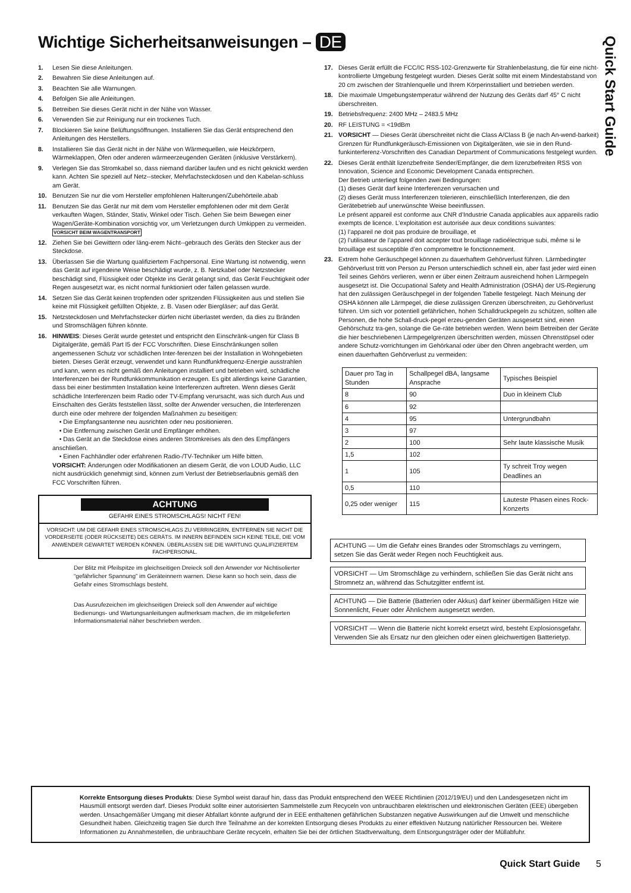Wichtige Sicherheitsanweisungen – DE
Quick Start Guide
1. Lesen Sie diese Anleitungen.
2. Bewahren Sie diese Anleitungen auf.
3. Beachten Sie alle Warnungen.
4. Befolgen Sie alle Anleitungen.
5. Betreiben Sie dieses Gerät nicht in der Nähe von Wasser.
6. Verwenden Sie zur Reinigung nur ein trockenes Tuch.
7. Blockieren Sie keine Belüftungsöffnungen. Installieren Sie das Gerät entsprechend den Anleitungen des Herstellers.
8. Installieren Sie das Gerät nicht in der Nähe von Wärmequellen, wie Heizkörpern, Wärmeklappen, Öfen oder anderen wärmeerzeugenden Geräten (inklusive Verstärkern).
9. Verlegen Sie das Stromkabel so, dass niemand darüber laufen und es nicht geknickt werden kann. Achten Sie speziell auf Netz--stecker, Mehrfachsteckdosen und den Kabelan-schluss am Gerät.
10. Benutzen Sie nur die vom Hersteller empfohlenen Halterungen/Zubehörteile.abab
11. Benutzen Sie das Gerät nur mit dem vom Hersteller empfohlenen oder mit dem Gerät verkauften Wagen, Ständer, Stativ, Winkel oder Tisch. Gehen Sie beim Bewegen einer Wagen/Geräte-Kombination vorsichtig vor, um Verletzungen durch Umkippen zu vermeiden. VORSICHT BEIM WAGENTRANSPORT
12. Ziehen Sie bei Gewittern oder läng-erem Nicht--gebrauch des Geräts den Stecker aus der Steckdose.
13. Überlassen Sie die Wartung qualifiziertem Fachpersonal. Eine Wartung ist notwendig, wenn das Gerät auf irgendeine Weise beschädigt wurde, z. B. Netzkabel oder Netzstecker beschädigt sind, Flüssigkeit oder Objekte ins Gerät gelangt sind, das Gerät Feuchtigkeit oder Regen ausgesetzt war, es nicht normal funktioniert oder fallen gelassen wurde.
14. Setzen Sie das Gerät keinen tropfenden oder spritzenden Flüssigkeiten aus und stellen Sie keine mit Flüssigkeit gefüllten Objekte, z. B. Vasen oder Biergläser; auf das Gerät.
15. Netzsteckdosen und Mehrfachstecker dürfen nicht überlastet werden, da dies zu Bränden und Stromschlägen führen könnte.
16. HINWEIS: Dieses Gerät wurde getestet und entspricht den Einschränk-ungen für Class B Digitalgeräte, gemäß Part I5 der FCC Vorschriften. Diese Einschränkungen sollen angemessenen Schutz vor schädlichen Inter-ferenzen bei der Installation in Wohngebieten bieten. Dieses Gerät erzeugt, verwendet und kann Rundfunkfrequenz-Energie ausstrahlen und kann, wenn es nicht gemäß den Anleitungen installiert und betrieben wird, schädliche Interferenzen bei der Rundfunkkommunikation erzeugen. Es gibt allerdings keine Garantien, dass bei einer bestimmten Installation keine Interferenzen auftreten. Wenn dieses Gerät schädliche Interferenzen beim Radio oder TV-Empfang verursacht, was sich durch Aus und Einschalten des Geräts feststellen lässt, sollte der Anwender versuchen, die Interferenzen durch eine oder mehrere der folgenden Maßnahmen zu beseitigen:
• Die Empfangsantenne neu ausrichten oder neu positionieren.
• Die Entfernung zwischen Gerät und Empfänger erhöhen.
• Das Gerät an die Steckdose eines anderen Stromkreises als den des Empfängers anschließen.
• Einen Fachhändler oder erfahrenen Radio-/TV-Techniker um Hilfe bitten.
VORSICHT: Änderungen oder Modifikationen an diesem Gerät, die von LOUD Audio, LLC nicht ausdrücklich genehmigt sind, können zum Verlust der Betriebserlaubnis gemäß den FCC Vorschriften führen.
ACHTUNG
GEFAHR EINES STROMSCHLAGS! NICHT FEN!
VORSICHT: UM DIE GEFAHR EINES STROMSCHLAGS ZU VERRINGERN, ENTFERNEN SIE NICHT DIE VORDERSEITE (ODER RÜCKSEITE) DES GERÄTS. IM INNERN BEFINDEN SICH KEINE TEILE, DIE VOM ANWENDER GEWARTET WERDEN KÖNNEN. ÜBERLASSEN SIE DIE WARTUNG QUALIFIZIERTEM FACHPERSONAL.
Der Blitz mit Pfeilspitze im gleichseitigen Dreieck soll den Anwender vor Nichtisolierter “gefährlicher Spannung” im Geräteinnern warnen. Diese kann so hoch sein, dass die Gefahr eines Stromschlags besteht.
Das Ausrufezeichen im gleichseitigen Dreieck soll den Anwender auf wichtige Bedienungs- und Wartungsanleitungen aufmerksam machen, die im mitgelieferten
Informationsmaterial näher beschrieben werden.
17. Dieses Gerät erfüllt die FCC/IC RSS-102-Grenzwerte für Strahlenbelastung, die für eine nicht-kontrollierte Umgebung festgelegt wurden. Dieses Gerät sollte mit einem Mindestabstand von 20 cm zwischen der Strahlenquelle und Ihrem Körperinstalliert und betrieben werden.
18. Die maximale Umgebungstemperatur während der Nutzung des Geräts darf 45° C nicht überschreiten.
19. Betriebsfrequenz: 2400 MHz – 2483.5 MHz
20. RF LEISTUNG = <19dBm
21. VORSICHT — Dieses Gerät überschreitet nicht die Class A/Class B (je nach An-wend-barkeit) Grenzen für Rundfunkgeräusch-Emissionen von Digitalgeräten, wie sie in den Rund-funkinterferenz-Vorschriften des Canadian Department of Communications festgelegt wurden.
22. Dieses Gerät enthält lizenzbefreite Sender/Empfänger, die dem lizenzbefreiten RSS von Innovation, Science and Economic Development Canada entsprechen.
Der Betrieb unterliegt folgenden zwei Bedingungen:
(1) dieses Gerät darf keine Interferenzen verursachen und
(2) dieses Gerät muss Interferenzen tolerieren, einschließlich Interferenzen, die den Gerätebetrieb auf unerwünschte Weise beeinflussen.
Le présent appareil est conforme aux CNR d’Industrie Canada applicables aux appareils radio exempts de licence. L’exploitation est autorisée aux deux conditions suivantes:
(1) l’appareil ne doit pas produire de brouillage, et
(2) l’utilisateur de l’appareil doit accepter tout brouillage radioélectrique subi, même si le brouillage est susceptible d’en compromettre le fonctionnement.
23. Extrem hohe Geräuschpegel können zu dauerhaftem Gehörverlust führen. Lärmbedingter Gehörverlust tritt von Person zu Person unterschiedlich schnell ein, aber fast jeder wird einen Teil seines Gehörs verlieren, wenn er über einen Zeitraum ausreichend hohen Lärmpegeln ausgesetzt ist. Die Occupational Safety and Health Administration (OSHA) der US-Regierung hat den zulässigen Geräuschpegel in der folgenden Tabelle festgelegt. Nach Meinung der OSHA können alle Lärmpegel, die diese zulässigen Grenzen überschreiten, zu Gehörverlust führen. Um sich vor potentiell gefährlichen, hohen Schalldruckpegeln zu schützen, sollten alle Personen, die hohe Schall-druck-pegel erzeu-genden Geräten ausgesetzt sind, einen Gehörschutz tra-gen, solange die Ge-räte betrieben werden. Wenn beim Betreiben der Geräte die hier beschriebenen Lärmpegelgrenzen überschritten werden, müssen Ohrenstöpsel oder andere Schutz-vorrichtungen im Gehörkanal oder über den Ohren angebracht werden, um einen dauerhaften Gehörverlust zu vermeiden:
| Dauer pro Tag in Stunden | Schallpegel dBA, langsame Ansprache | Typisches Beispiel |
| 8 | 90 | Duo in kleinem Club |
| 6 | 92 | |
| 4 | 95 | Untergrundbahn |
| 3 | 97 | |
| 2 | 100 | Sehr laute klassische Musik |
| 1,5 | 102 | |
| 1 | 105 | Ty schreit Troy wegen Deadlines an |
| 0,5 | 110 | |
| 0,25 oder weniger | 115 | Lauteste Phasen eines Rock-Konzerts |
ACHTUNG — Um die Gefahr eines Brandes oder Stromschlags zu verringern, setzen Sie das Gerät weder Regen noch Feuchtigkeit aus.
VORSICHT — Um Stromschläge zu verhindern, schließen Sie das Gerät nicht ans Stromnetz an, während das Schutzgitter entfernt ist.
ACHTUNG — Die Batterie (Batterien oder Akkus) darf keiner übermäßigen Hitze wie Sonnenlicht, Feuer oder Ähnlichem ausgesetzt werden.
VORSICHT — Wenn die Batterie nicht korrekt ersetzt wird, besteht Explosionsgefahr. Verwenden Sie als Ersatz nur den gleichen oder einen gleichwertigen Batterietyp.
Korrekte Entsorgung dieses Produkts: Diese Symbol weist darauf hin, dass das Produkt entsprechend den WEEE Richtlinien (2012/19/EU) und den Landesgesetzen nicht im Hausmüll entsorgt werden darf. Dieses Produkt sollte einer autorisierten Sammelstelle zum Recyceln von unbrauchbaren elektrischen und elektronischen Geräten (EEE) übergeben werden. Unsachgemäßer Umgang mit dieser Abfallart könnte aufgrund der in EEE enthaltenen gefährlichen Substanzen negative Auswirkungen auf die Umwelt und menschliche Gesundheit haben. Gleichzeitig tragen Sie durch Ihre Teilnahme an der korrekten Entsorgung dieses Produkts zu einer effektiven Nutzung natürlicher Ressourcen bei. Weitere Informationen zu Annahmestellen, die unbrauchbare Geräte recyceln, erhalten Sie bei der örtlichen Stadtverwaltung, dem Entsorgungsträger oder der Müllabfuhr.
Quick Start Guide 5